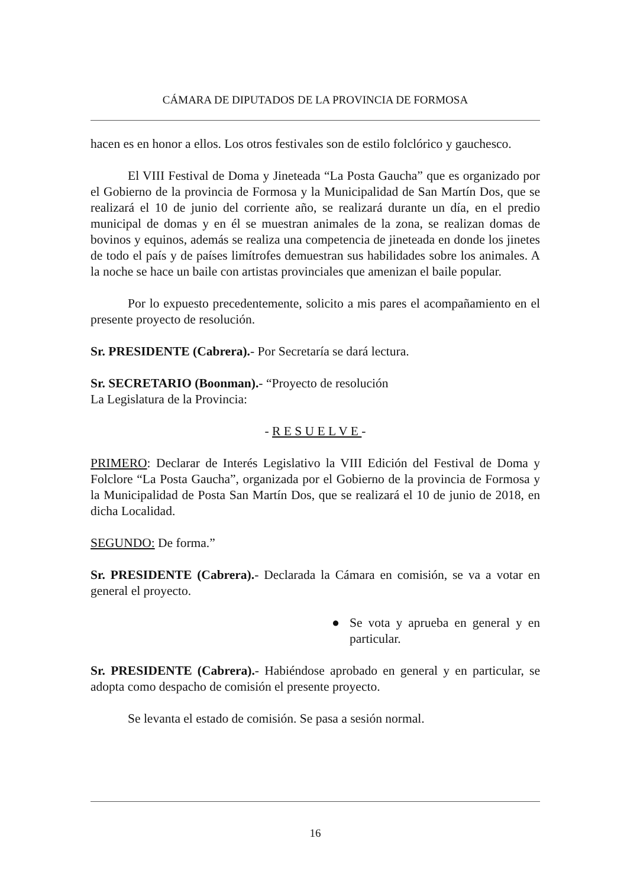CÁMARA DE DIPUTADOS DE LA PROVINCIA DE FORMOSA
hacen es en honor a ellos. Los otros festivales son de estilo folclórico y gauchesco.
El VIII Festival de Doma y Jineteada “La Posta Gaucha” que es organizado por el Gobierno de la provincia de Formosa y la Municipalidad de San Martín Dos, que se realizará el 10 de junio del corriente año, se realizará durante un día, en el predio municipal de domas y en él se muestran animales de la zona, se realizan domas de bovinos y equinos, además se realiza una competencia de jineteada en donde los jinetes de todo el país y de países limítrofes demuestran sus habilidades sobre los animales. A la noche se hace un baile con artistas provinciales que amenizan el baile popular.
Por lo expuesto precedentemente, solicito a mis pares el acompañamiento en el presente proyecto de resolución.
Sr. PRESIDENTE (Cabrera).- Por Secretaría se dará lectura.
Sr. SECRETARIO (Boonman).- “Proyecto de resolución
La Legislatura de la Provincia:
- R E S U E L V E -
PRIMERO: Declarar de Interés Legislativo la VIII Edición del Festival de Doma y Folclore “La Posta Gaucha”, organizada por el Gobierno de la provincia de Formosa y la Municipalidad de Posta San Martín Dos, que se realizará el 10 de junio de 2018, en dicha Localidad.
SEGUNDO: De forma.”
Sr. PRESIDENTE (Cabrera).- Declarada la Cámara en comisión, se va a votar en general el proyecto.
● Se vota y aprueba en general y en particular.
Sr. PRESIDENTE (Cabrera).- Habiéndose aprobado en general y en particular, se adopta como despacho de comisión el presente proyecto.
Se levanta el estado de comisión. Se pasa a sesión normal.
16